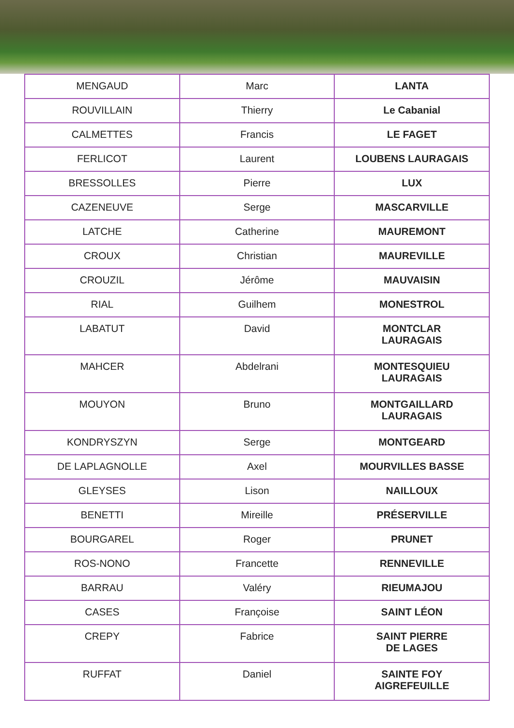| MENGAUD | Marc | LANTA |
| ROUVILLAIN | Thierry | Le Cabanial |
| CALMETTES | Francis | LE FAGET |
| FERLICOT | Laurent | LOUBENS LAURAGAIS |
| BRESSOLLES | Pierre | LUX |
| CAZENEUVE | Serge | MASCARVILLE |
| LATCHE | Catherine | MAUREMONT |
| CROUX | Christian | MAUREVILLE |
| CROUZIL | Jérôme | MAUVAISIN |
| RIAL | Guilhem | MONESTROL |
| LABATUT | David | MONTCLAR LAURAGAIS |
| MAHCER | Abdelrani | MONTESQUIEU LAURAGAIS |
| MOUYON | Bruno | MONTGAILLARD LAURAGAIS |
| KONDRYSZYN | Serge | MONTGEARD |
| DE LAPLAGNOLLE | Axel | MOURVILLES BASSE |
| GLEYSES | Lison | NAILLOUX |
| BENETTI | Mireille | PRÉSERVILLE |
| BOURGAREL | Roger | PRUNET |
| ROS-NONO | Francette | RENNEVILLE |
| BARRAU | Valéry | RIEUMAJOU |
| CASES | Françoise | SAINT LÉON |
| CREPY | Fabrice | SAINT PIERRE DE LAGES |
| RUFFAT | Daniel | SAINTE FOY AIGREFEUILLE |